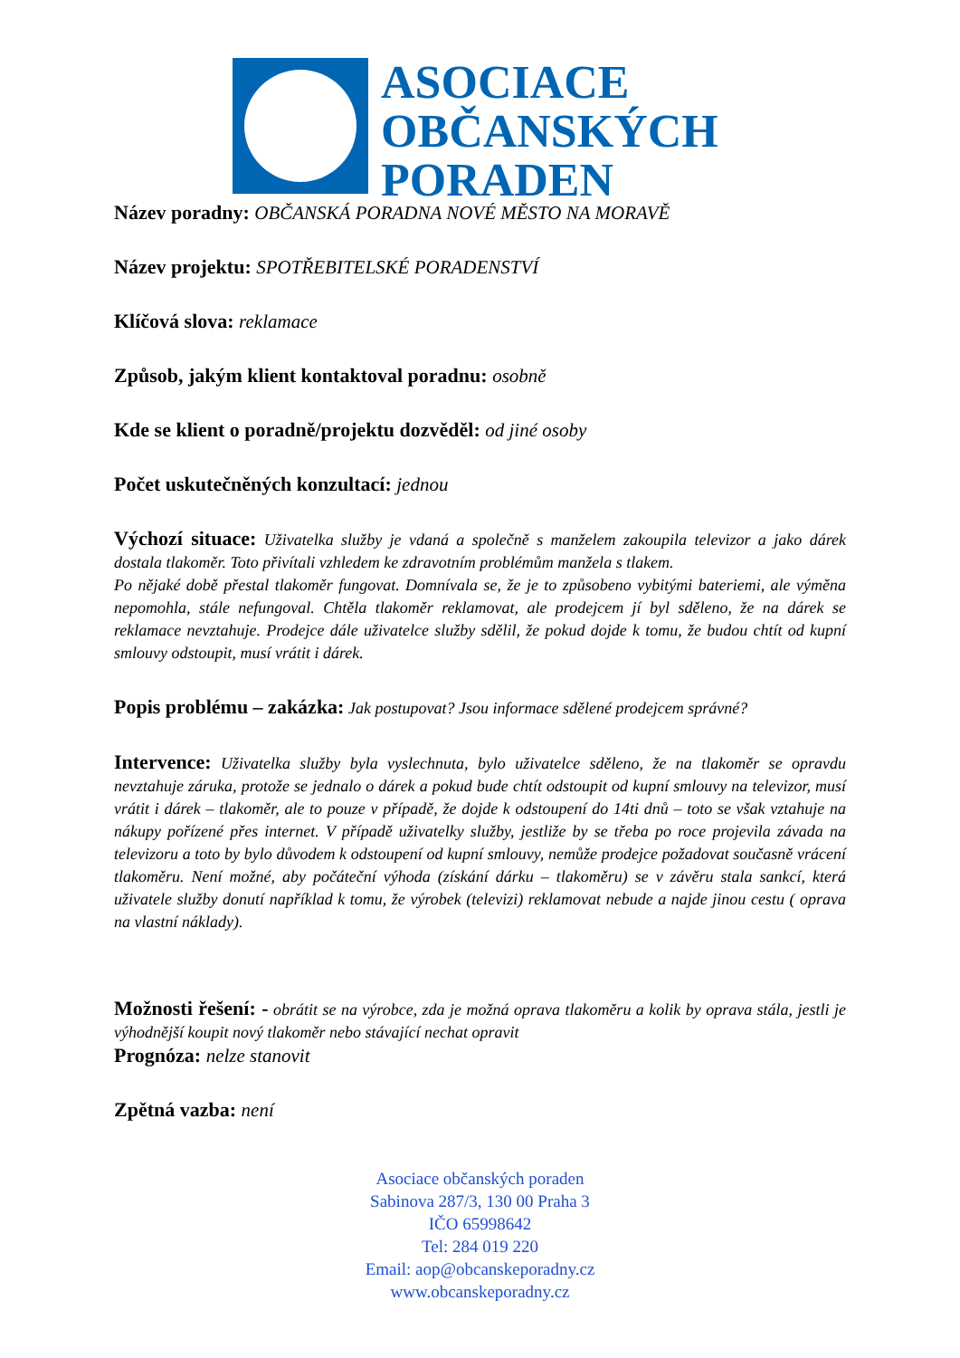ASOCIACE
OBČANSKÝCH
PORADEN
Název poradny: OBČANSKÁ PORADNA NOVÉ MĚSTO NA MORAVĚ
Název projektu: SPOTŘEBITELSKÉ PORADENSTVÍ
Klíčová slova: reklamace
Způsob, jakým klient kontaktoval poradnu: osobně
Kde se klient o poradně/projektu dozvěděl: od jiné osoby
Počet uskutečněných konzultací: jednou
Výchozí situace: Uživatelka služby je vdaná a společně s manželem zakoupila televizor a jako dárek dostala tlakoměr. Toto přivítali vzhledem ke zdravotním problémům manžela s tlakem.
Po nějaké době přestal tlakoměr fungovat. Domnívala se, že je to způsobeno vybitými bateriemi, ale výměna nepomohla, stále nefungoval. Chtěla tlakoměr reklamovat, ale prodejcem jí byl sděleno, že na dárek se reklamace nevztahuje. Prodejce dále uživatelce služby sdělil, že pokud dojde k tomu, že budou chtít od kupní smlouvy odstoupit, musí vrátit i dárek.
Popis problému – zakázka: Jak postupovat? Jsou informace sdělené prodejcem správné?
Intervence: Uživatelka služby byla vyslechnuta, bylo uživatelce sděleno, že na tlakoměr se opravdu nevztahuje záruka, protože se jednalo o dárek a pokud bude chtít odstoupit od kupní smlouvy na televizor, musí vrátit i dárek – tlakoměr, ale to pouze v případě, že dojde k odstoupení do 14ti dnů – toto se však vztahuje na nákupy pořízené přes internet. V případě uživatelky služby, jestliže by se třeba po roce projevila závada na televizoru a toto by bylo důvodem k odstoupení od kupní smlouvy, nemůže prodejce požadovat současně vrácení tlakoměru. Není možné, aby počáteční výhoda (získání dárku – tlakoměru) se v závěru stala sankcí, která uživatele služby donutí například k tomu, že výrobek (televizi) reklamovat nebude a najde jinou cestu ( oprava na vlastní náklady).
Možnosti řešení: - obrátit se na výrobce, zda je možná oprava tlakoměru a kolik by oprava stála, jestli je výhodnější koupit nový tlakoměr nebo stávající nechat opravit
Prognóza: nelze stanovit
Zpětná vazba: není
Asociace občanských poraden
Sabinova 287/3, 130 00 Praha 3
IČO 65998642
Tel: 284 019 220
Email: aop@obcanskeporadny.cz
www.obcanskeporadny.cz